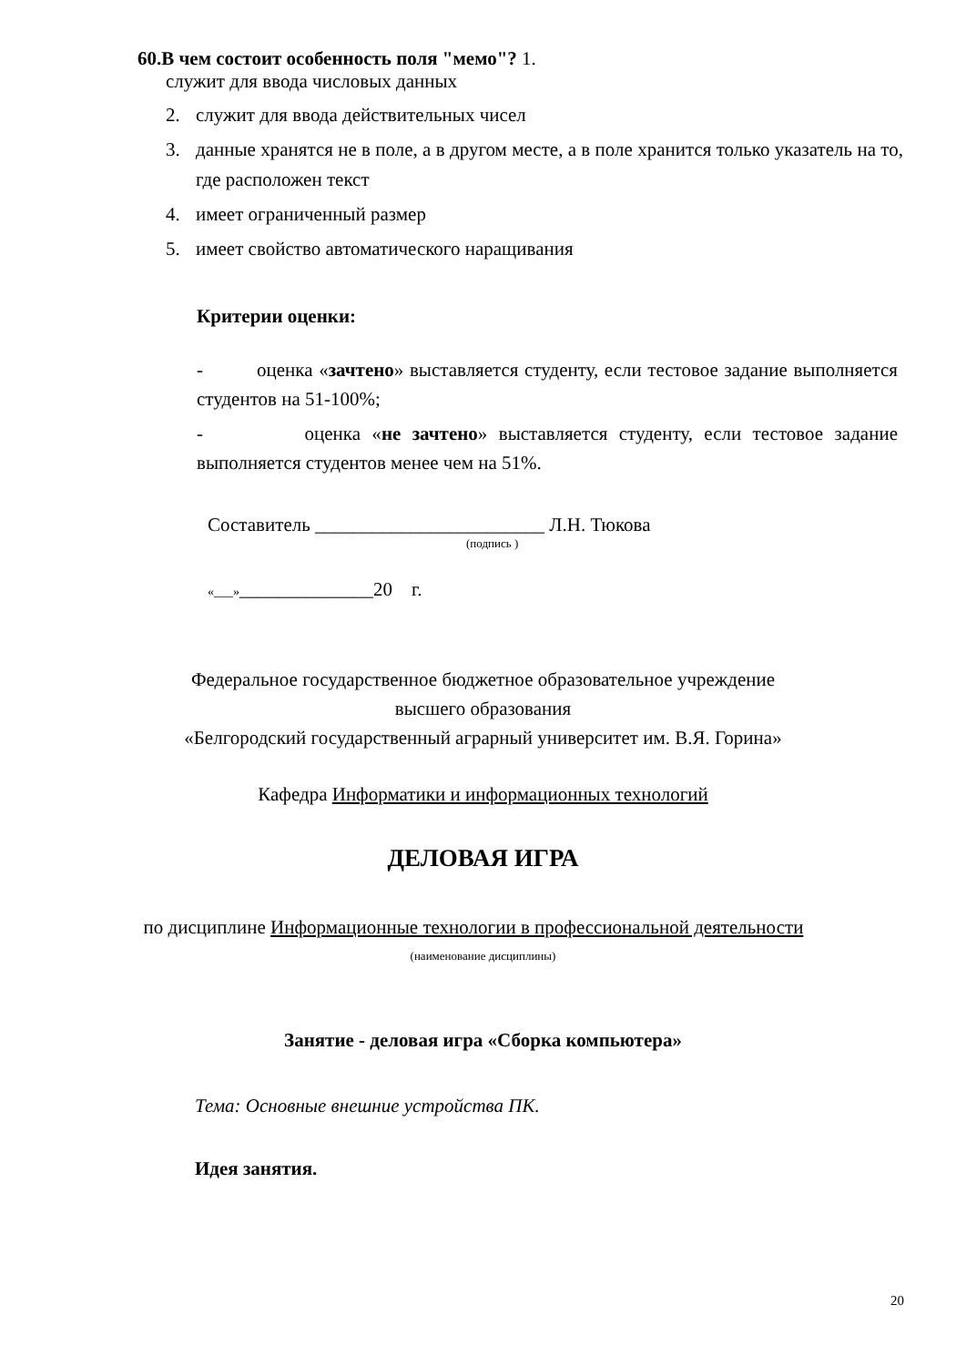60.В чем состоит особенность поля "мемо"? 1.
служит для ввода числовых данных
2. служит для ввода действительных чисел
3. данные хранятся не в поле, а в другом месте, а в поле хранится только указатель на то, где расположен текст
4. имеет ограниченный размер
5. имеет свойство автоматического наращивания
Критерии оценки:
- оценка «зачтено» выставляется студенту, если тестовое задание выполняется студентов на 51-100%;
- оценка «не зачтено» выставляется студенту, если тестовое задание выполняется студентов менее чем на 51%.
Составитель ________________________ Л.Н. Тюкова
(подпись )
«___»______________20 г.
Федеральное государственное бюджетное образовательное учреждение
высшего образования
«Белгородский государственный аграрный университет им. В.Я. Горина»
Кафедра Информатики и информационных технологий
ДЕЛОВАЯ ИГРА
по дисциплине Информационные технологии в профессиональной деятельности
(наименование дисциплины)
Занятие - деловая игра «Сборка компьютера»
Тема: Основные внешние устройства ПК.
Идея занятия.
20